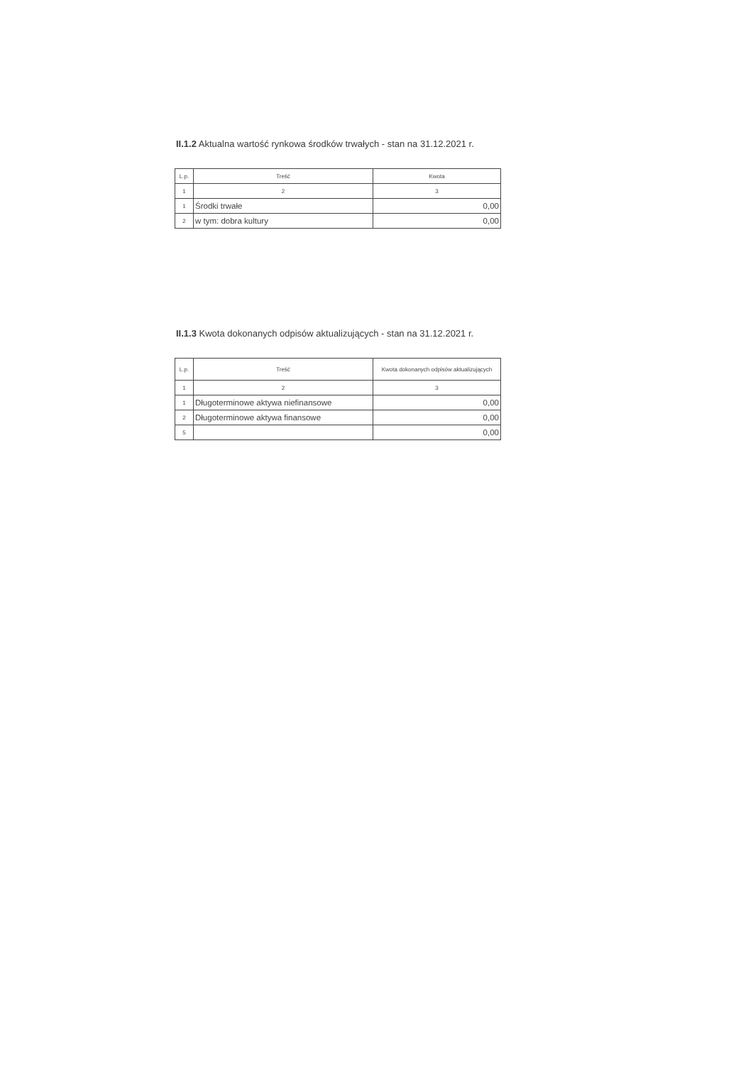II.1.2 Aktualna wartość rynkowa środków trwałych - stan na 31.12.2021 r.
| L.p. | Treść | Kwota |
| 1 | 2 | 3 |
| 1 | Środki trwałe | 0,00 |
| 2 | w tym: dobra kultury | 0,00 |
II.1.3 Kwota dokonanych odpisów aktualizujących - stan na 31.12.2021 r.
| L.p. | Treść | Kwota dokonanych odpisów aktualizujących |
| 1 | 2 | 3 |
| 1 | Długoterminowe aktywa niefinansowe | 0,00 |
| 2 | Długoterminowe aktywa finansowe | 0,00 |
| 5 | | 0,00 |